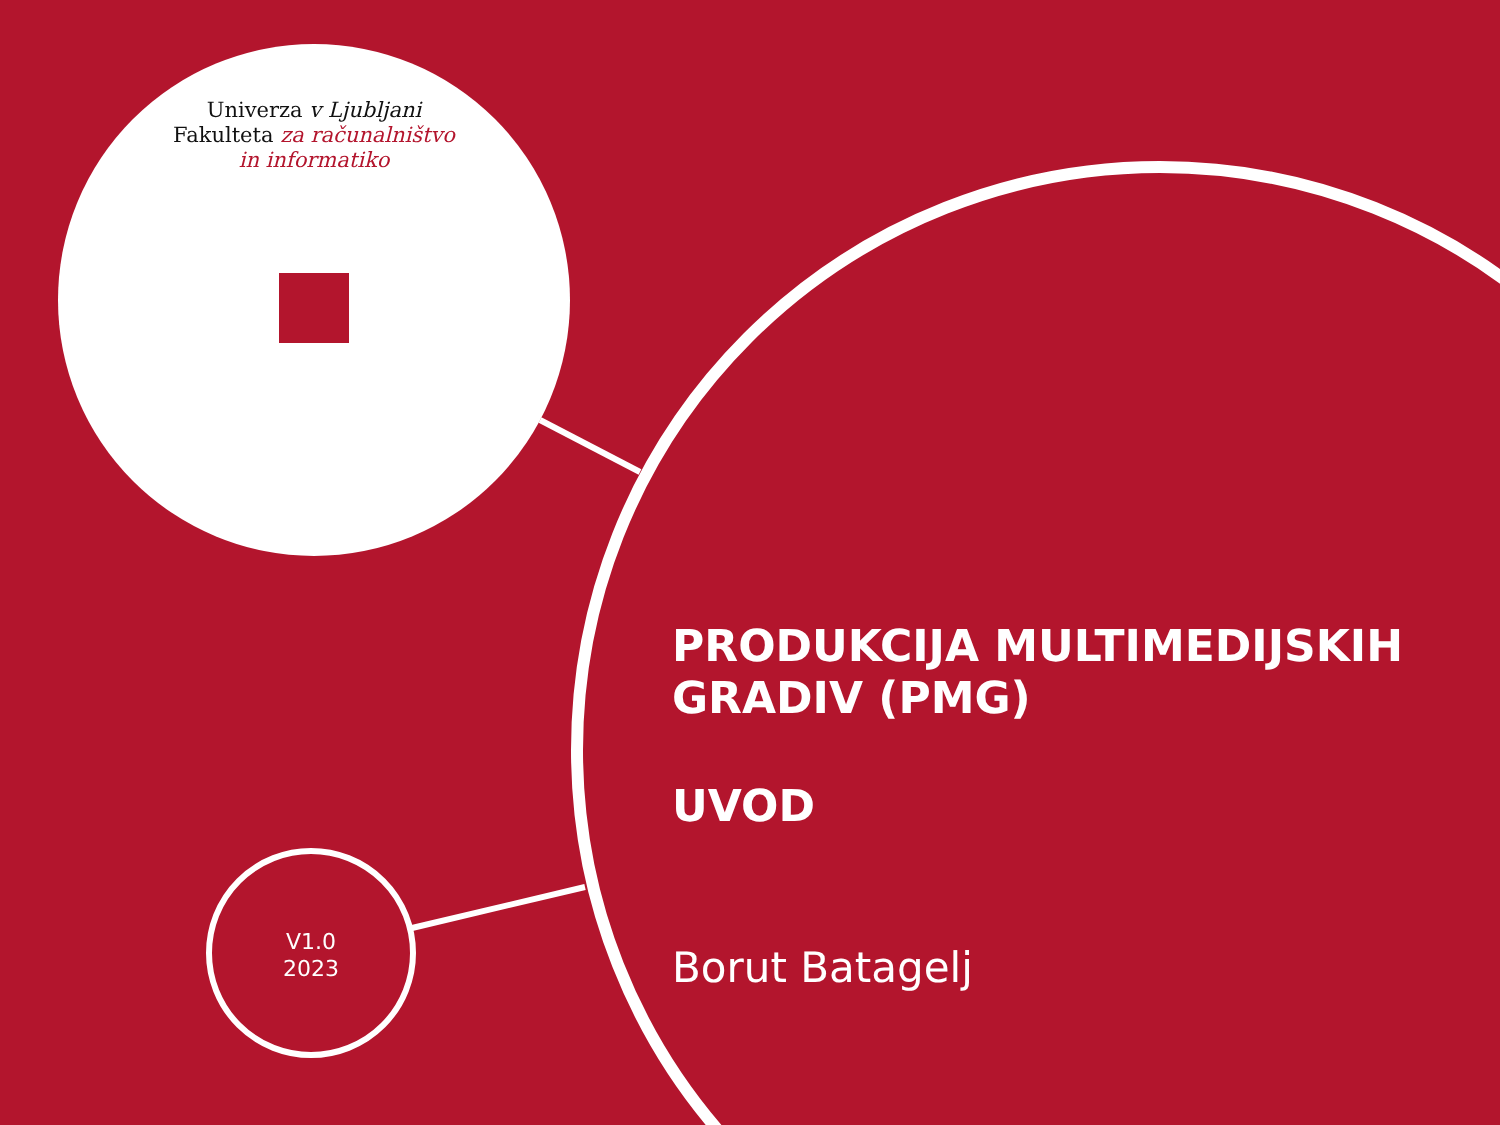Univerza v Ljubljani
Fakulteta za računalništvo
in informatiko
V1.0
2023
PRODUKCIJA MULTIMEDIJSKIH GRADIV (PMG)
UVOD
Borut Batagelj